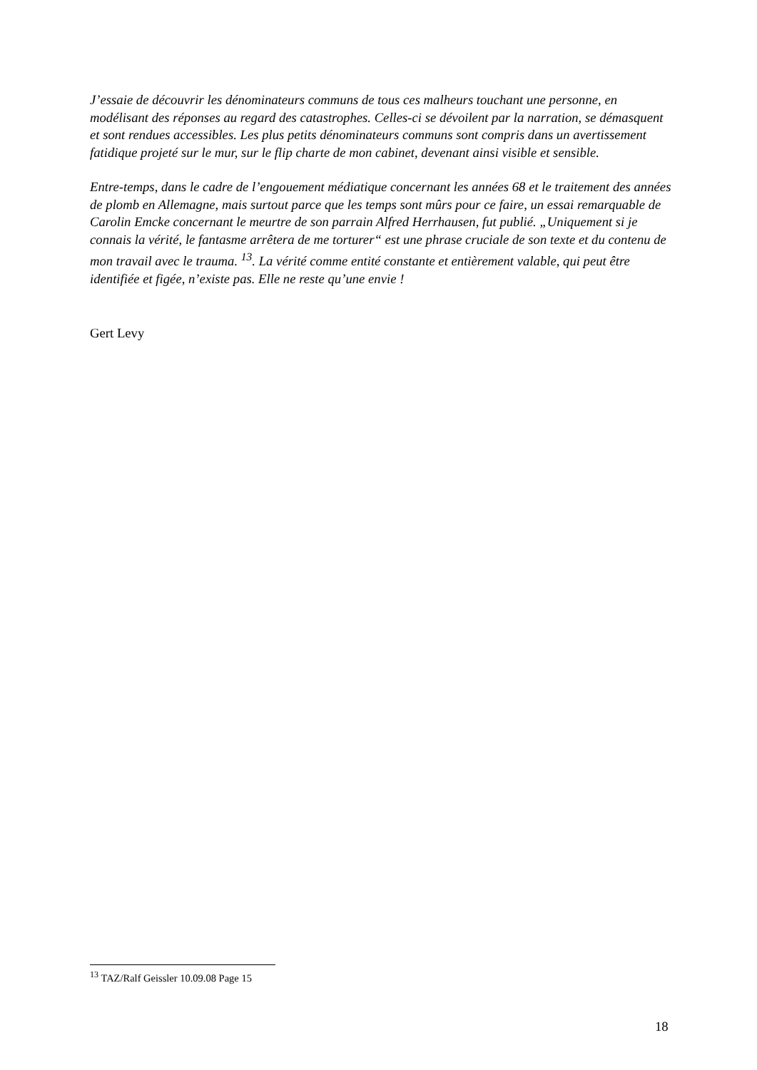J’essaie de découvrir les dénominateurs communs de tous ces malheurs touchant une personne, en modélisant des réponses au regard des catastrophes. Celles-ci se dévoilent par la narration, se démasquent et sont rendues accessibles. Les plus petits dénominateurs communs sont compris dans un avertissement fatidique projeté sur le mur, sur le flip charte de mon cabinet, devenant ainsi visible et sensible.
Entre-temps, dans le cadre de l’engouement médiatique concernant les années 68 et le traitement des années de plomb en Allemagne, mais surtout parce que les temps sont mûrs pour ce faire, un essai remarquable de Carolin Emcke concernant le meurtre de son parrain Alfred Herrhausen, fut publié. „Uniquement si je connais la vérité, le fantasme arrêtera de me torturer“ est une phrase cruciale de son texte et du contenu de mon travail avec le trauma. <sup>13</sup>. La vérité comme entité constante et entièrement valable, qui peut être identifiée et figée, n’existe pas. Elle ne reste qu’une envie !
Gert Levy
<sup>13</sup> TAZ/Ralf Geissler 10.09.08 Page 15
18